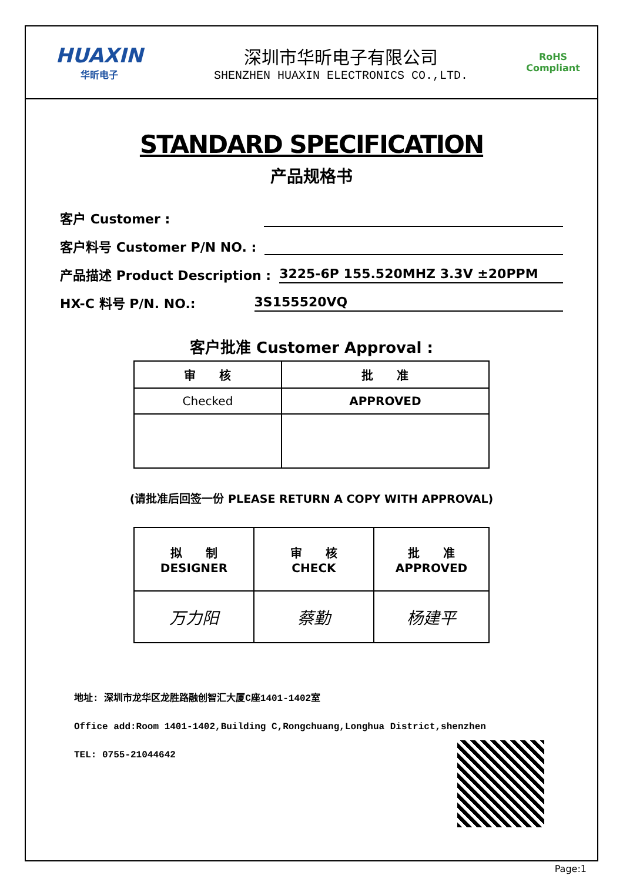HUAXIN
华昕电子
深圳市华昕电子有限公司
SHENZHEN HUAXIN ELECTRONICS CO.,LTD.
RoHS
Compliant
STANDARD SPECIFICATION
产品规格书
客户 Customer :
客户料号 Customer P/N NO. :
产品描述 Product Description : 3225-6P 155.520MHZ 3.3V ±20PPM
HX-C 料号 P/N. NO.: 3S155520VQ
客户批准 Customer Approval :
| 审 核 | 批 准 |
| Checked | APPROVED |
(请批准后回签一份 PLEASE RETURN A COPY WITH APPROVAL)
| 拟 制 DESIGNER | 审 核 CHECK | 批 准 APPROVED |
| 万力阳 | 蔡勤 | 杨建平 |
地址: 深圳市龙华区龙胜路融创智汇大厦C座1401-1402室
Office add:Room 1401-1402,Building C,Rongchuang,Longhua District,shenzhen
TEL: 0755-21044642
Page:1